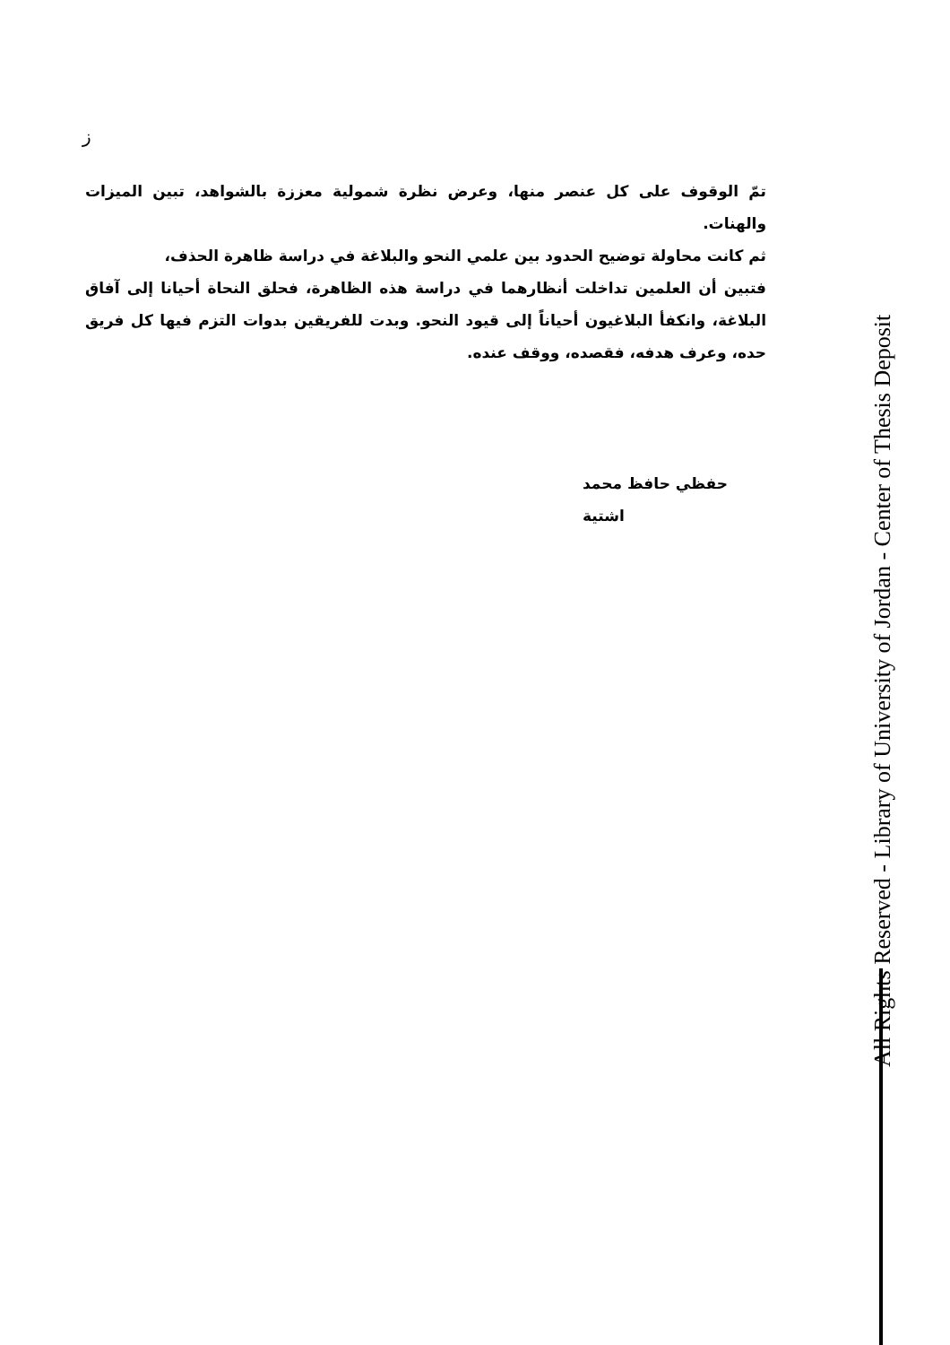ز
تمّ الوقوف على كل عنصر منها، وعرض نظرة شمولية معززة بالشواهد، تبين الميزات والهنات.
ثم كانت محاولة توضيح الحدود بين علمي النحو والبلاغة في دراسة ظاهرة الحذف،
فتبين أن العلمين تداخلت أنظارهما في دراسة هذه الظاهرة، فحلق النحاة أحيانا إلى آفاق البلاغة، وانكفأ البلاغيون أحياناً إلى قيود النحو. وبدت للفريقين بدوات التزم فيها كل فريق حده، وعرف هدفه، فقصده، ووقف عنده.
حفظي حافظ محمد اشتية
All Rights Reserved - Library of University of Jordan - Center of Thesis Deposit